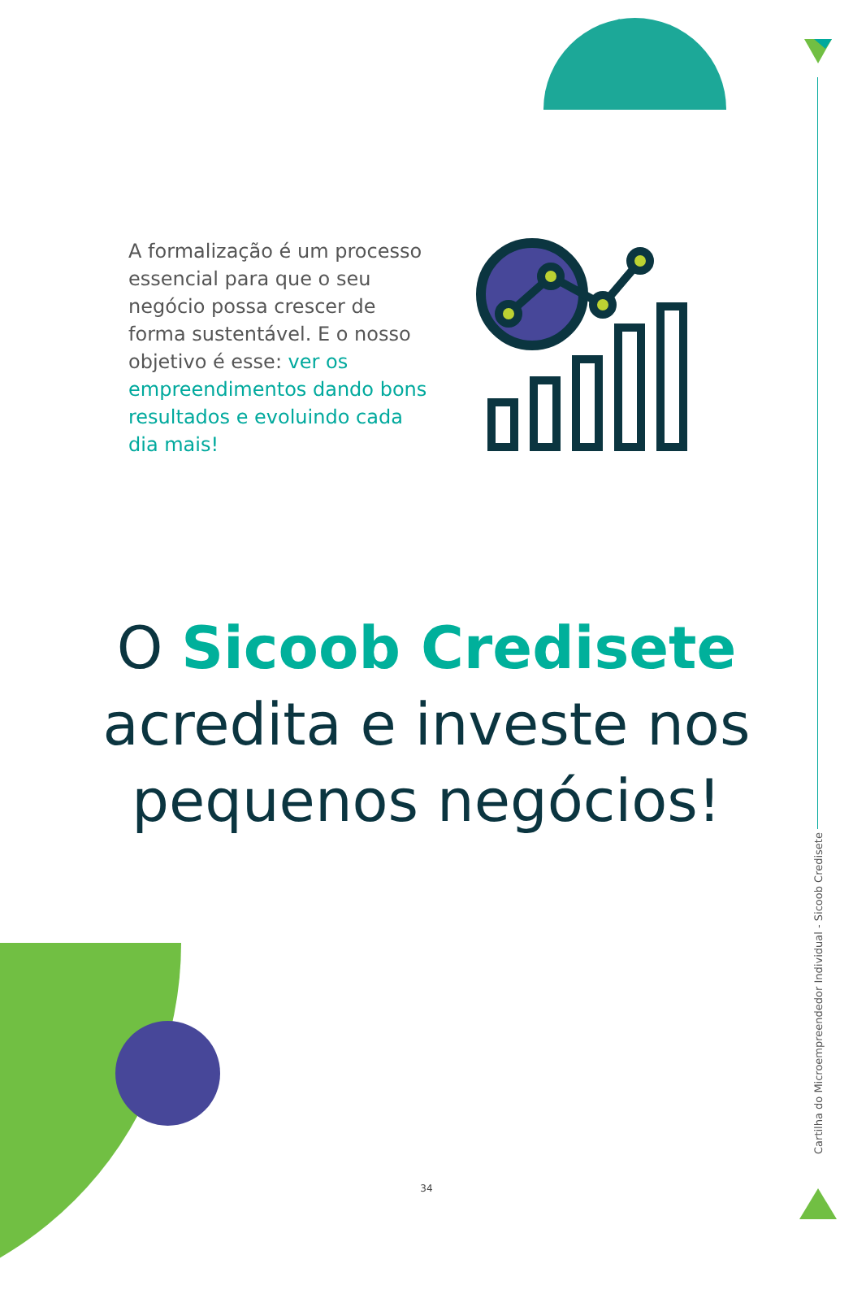A formalização é um processo essencial para que o seu negócio possa crescer de forma sustentável. E o nosso objetivo é esse: ver os empreendimentos dando bons resultados e evoluindo cada dia mais!
O Sicoob Credisete
acredita e investe nos
pequenos negócios!
Cartilha do Microempreendedor Individual - Sicoob Credisete
34